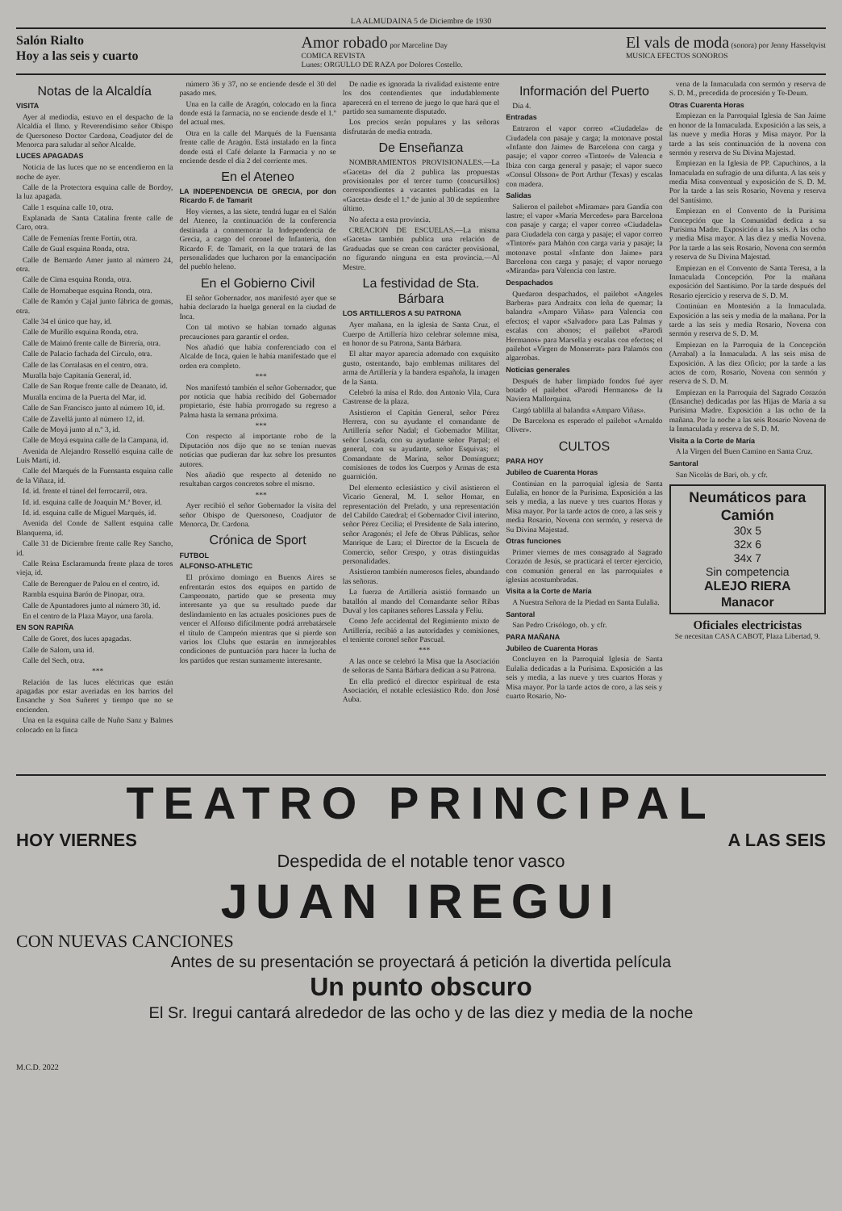LA ALMUDAINA 5 de Diciembre de 1930
Salón Rialto
Hoy a las seis y cuarto
Amor robado por Marceline Day
COMICA REVISTA
Lunes: ORGULLO DE RAZA por Dolores Costello.
El vals de moda (sonora) por Jenny Hasselqvist
MUSICA EFECTOS SONOROS
Notas de la Alcaldía
VISITA
Ayer al mediodía, estuvo en el despacho de la Alcaldía el Ilmo. y Reverendísimo señor Obispo de Quersoneso Doctor Cardona, Coadjutor del de Menorca para saludar al señor Alcalde.
LUCES APAGADAS
Noticia de las luces que no se encendieron en la noche de ayer.
Calle de la Protectora esquina calle de Bordoy, la luz apagada.
Calle 1 esquina calle 10, otra.
Explanada de Santa Catalina frente calle de Caro, otra.
Calle de Femenías frente Fortín, otra.
Calle de Gual esquina Ronda, otra.
Calle de Bernardo Amer junto al número 24, otra.
Calle de Cima esquina Ronda, otra.
Calle de Hornabeque esquina Ronda, otra.
Calle de Ramón y Cajal junto fábrica de gomas, otra.
Calle 34 el único que hay, id.
Calle de Murillo esquina Ronda, otra.
Calle de Maimó frente calle de Birrería, otra.
Calle de Palacio fachada del Círculo, otra.
Calle de las Corralasas en el centro, otra.
Muralla bajo Capitanía General, id.
Calle de San Roque frente calle de Deanato, id.
Muralla encima de la Puerta del Mar, id.
Calle de San Francisco junto al número 10, id.
Calle de Zavellá junto al número 12, id.
Calle de Moyá junto al n.º 3, id.
Calle de Moyá esquina calle de la Campana, id.
Avenida de Alejandro Rosselló esquina calle de Luis Martí, id.
Calle del Marqués de la Fuensanta esquina calle de la Viñaza, id.
Id. id. frente el túnel del ferrocarril, otra.
Id. id. esquina calle de Joaquín M.ª Bover, id.
Id. id. esquina calle de Miguel Marqués, id.
Avenida del Conde de Sallent esquina calle Blanquerna, id.
Calle 31 de Diciembre frente calle Rey Sancho, id.
Calle Reina Esclaramunda frente plaza de toros vieja, id.
Calle de Berenguer de Palou en el centro, id.
Rambla esquina Barón de Pinopar, otra.
Calle de Apuntadores junto al número 30, id.
En el centro de la Plaza Mayor, una farola.
EN SON RAPIÑA
Calle de Goret, dos luces apagadas.
Calle de Salom, una id.
Calle del Sech, otra.
***
Relación de las luces eléctricas que están apagadas por estar averiadas en los barrios del Ensanche y Son Suñeret y tiempo que no se encienden.
Una en la esquina calle de Nuño Sanz y Balmes colocado en la finca
número 36 y 37, no se enciende desde el 30 del pasado mes.
Una en la calle de Aragón, colocado en la finca donde está la farmacia, no se enciende desde el 1.º del actual mes.
Otra en la calle del Marqués de la Fuensanta frente calle de Aragón. Está instalado en la finca donde está el Café delante la Farmacia y no se enciende desde el día 2 del corriente mes.
En el Ateneo
LA INDEPENDENCIA DE GRECIA, por don Ricardo F. de Tamarit
Hoy viernes, a las siete, tendrá lugar en el Salón del Ateneo, la continuación de la conferencia destinada a conmemorar la Independencia de Grecia, a cargo del coronel de Infantería, don Ricardo F. de Tamarit, en la que tratará de las personalidades que lucharon por la emancipación del pueblo heleno.
En el Gobierno Civil
El señor Gobernador, nos manifestó ayer que se había declarado la huelga general en la ciudad de Inca.
Con tal motivo se habían tomado algunas precauciones para garantir el orden.
Nos añadió que había conferenciado con el Alcalde de Inca, quien le había manifestado que el orden era completo.
***
Nos manifestó también el señor Gobernador, que por noticia que había recibido del Gobernador propietario, éste había prorrogado su regreso a Palma hasta la semana próxima.
***
Con respecto al importante robo de la Diputación nos dijo que no se tenían nuevas noticias que pudieran dar luz sobre los presuntos autores.
Nos añadió que respecto al detenido no resultaban cargos concretos sobre el mismo.
***
Ayer recibió el señor Gobernador la visita del señor Obispo de Quersoneso, Coadjutor de Menorca, Dr. Cardona.
Crónica de Sport
FUTBOL
ALFONSO-ATHLETIC
El próximo domingo en Buenos Aires se enfrentarán estos dos equipos en partido de Campeonato, partido que se presenta muy interesante ya que su resultado puede dar deslindamiento en las actuales posiciones pues de vencer el Alfonso difícilmente podrá arrebatársele el título de Campeón mientras que si pierde son varios los Clubs que estarán en inmejorables condiciones de puntuación para hacer la lucha de los partidos que restan sumamente interesante.
De nadie es ignorada la rivalidad existente entre los dos contendientes que indudablemente aparecerá en el terreno de juego lo que hará que el partido sea sumamente disputado.
Los precios serán populares y las señoras disfrutarán de media entrada.
De Enseñanza
NOMBRAMIENTOS PROVISIONALES.—La «Gaceta» del día 2 publica las propuestas provisionales por el tercer turno (concursillos) correspondientes a vacantes publicadas en la «Gaceta» desde el 1.º de junio al 30 de septiembre último.
No afecta a esta provincia.
CREACION DE ESCUELAS.—La misma «Gaceta» también publica una relación de Graduadas que se crean con carácter provisional, no figurando ninguna en esta provincia.—Al Mestre.
La festividad de Sta. Bárbara
LOS ARTILLEROS A SU PATRONA
Ayer mañana, en la iglesia de Santa Cruz, el Cuerpo de Artillería hizo celebrar solemne misa, en honor de su Patrona, Santa Bárbara.
El altar mayor aparecía adornado con exquisito gusto, ostentando, bajo emblemas militares del arma de Artillería y la bandera española, la imagen de la Santa.
Celebró la misa el Rdo. don Antonio Vila, Cura Castrense de la plaza.
Asistieron el Capitán General, señor Pérez Herrera, con su ayudante el comandante de Artillería señor Nadal; el Gobernador Militar, señor Losada, con su ayudante señor Parpal; el general, con su ayudante, señor Esquivas; el Comandante de Marina, señor Domínguez; comisiones de todos los Cuerpos y Armas de esta guarnición.
Del elemento eclesiástico y civil asistieron el Vicario General, M. I. señor Homar, en representación del Prelado, y una representación del Cabildo Catedral; el Gobernador Civil interino, señor Pérez Cecilia; el Presidente de Sala interino, señor Aragonés; el Jefe de Obras Públicas, señor Manrique de Lara; el Director de la Escuela de Comercio, señor Crespo, y otras distinguidas personalidades.
Asistieron también numerosos fieles, abundando las señoras.
La fuerza de Artillería asistió formando un batallón al mando del Comandante señor Ribas Duval y los capitanes señores Lassala y Feliu.
Como Jefe accidental del Regimiento mixto de Artillería, recibió a las autoridades y comisiones, el teniente coronel señor Pascual.
***
A las once se celebró la Misa que la Asociación de señoras de Santa Bárbara dedican a su Patrona.
En ella predicó el director espiritual de esta Asociación, el notable eclesiástico Rdo. don José Auba.
Información del Puerto
Día 4.
Entradas
Entraron el vapor correo «Ciudadela» de Ciudadela con pasaje y carga; la motonave postal «Infante don Jaime» de Barcelona con carga y pasaje; el vapor correo «Tintoré» de Valencia e Ibiza con carga general y pasaje; el vapor sueco «Consul Olsson» de Port Arthur (Texas) y escalas con madera.
Salidas
Salieron el pailebot «Miramar» para Gandía con lastre; el vapor «María Mercedes» para Barcelona con pasaje y carga; el vapor correo «Ciudadela» para Ciudadela con carga y pasaje; el vapor correo «Tintoré» para Mahón con carga varia y pasaje; la motonave postal «Infante don Jaime» para Barcelona con carga y pasaje; el vapor noruego «Miranda» para Valencia con lastre.
Despachados
Quedaron despachados, el pailebot «Angeles Barbera» para Andraitx con leña de quemar; la balandra «Amparo Viñas» para Valencia con efectos; el vapor «Salvador» para Las Palmas y escalas con abonos; el pailebot «Parodi Hermanos» para Marsella y escalas con efectos; el pailebot «Virgen de Monserrat» para Palamós con algarrobas.
Noticias generales
Después de haber limpiado fondos fué ayer botado el pailebot «Parodi Hermanos» de la Naviera Mallorquina.
Cargó tablilla al balandra «Amparo Viñas».
De Barcelona es esperado el pailebot «Arnaldo Oliver».
CULTOS
PARA HOY
Jubileo de Cuarenta Horas
Continúan en la parroquial iglesia de Santa Eulalia, en honor de la Purísima. Exposición a las seis y media, a las nueve y tres cuartos Horas y Misa mayor. Por la tarde actos de coro, a las seis y media Rosario, Novena con sermón, y reserva de Su Divina Majestad.
Otras funciones
Primer viernes de mes consagrado al Sagrado Corazón de Jesús, se practicará el tercer ejercicio, con comunión general en las parroquiales e iglesias acostumbradas.
Visita a la Corte de María
A Nuestra Señora de la Piedad en Santa Eulalia.
Santoral
San Pedro Crisólogo, ob. y cfr.
PARA MAÑANA
Jubileo de Cuarenta Horas
Concluyen en la Parroquial Iglesia de Santa Eulalia dedicadas a la Purísima. Exposición a las seis y media, a las nueve y tres cuartos Horas y Misa mayor. Por la tarde actos de coro, a las seis y cuarto Rosario, No-
vena de la Inmaculada con sermón y reserva de S. D. M., precedida de procesión y Te-Deum.
Otras Cuarenta Horas
Empiezan en la Parroquial Iglesia de San Jaime en honor de la Inmaculada. Exposición a las seis, a las nueve y media Horas y Misa mayor. Por la tarde a las seis continuación de la novena con sermón y reserva de Su Divina Majestad.
Empiezan en la Iglesia de PP. Capuchinos, a la Inmaculada en sufragio de una difunta. A las seis y media Misa conventual y exposición de S. D. M. Por la tarde a las seis Rosario, Novena y reserva del Santísimo.
Empiezan en el Convento de la Purísima Concepción que la Comunidad dedica a su Purísima Madre. Exposición a las seis. A las ocho y media Misa mayor. A las diez y media Novena. Por la tarde a las seis Rosario, Novena con sermón y reserva de Su Divina Majestad.
Empiezan en el Convento de Santa Teresa, a la Inmaculada Concepción. Por la mañana exposición del Santísimo. Por la tarde después del Rosario ejercicio y reserva de S. D. M.
Continúan en Montesión a la Inmaculada. Exposición a las seis y media de la mañana. Por la tarde a las seis y media Rosario, Novena con sermón y reserva de S. D. M.
Empiezan en la Parroquia de la Concepción (Arrabal) a la Inmaculada. A las seis misa de Exposición. A las diez Oficio; por la tarde a las actos de coro, Rosario, Novena con sermón y reserva de S. D. M.
Empiezan en la Parroquia del Sagrado Corazón (Ensanche) dedicadas por las Hijas de María a su Purísima Madre. Exposición a las ocho de la mañana. Por la noche a las seis Rosario Novena de la Inmaculada y reserva de S. D. M.
Visita a la Corte de María
A la Virgen del Buen Camino en Santa Cruz.
Santoral
San Nicolás de Bari, ob. y cfr.
Neumáticos para Camión
30x 5
32x 6
34x 7
Sin competencia
ALEJO RIERA
Manacor
Oficiales electricistas
Se necesitan CASA CABOT, Plaza Libertad, 9.
TEATRO PRINCIPAL
HOY VIERNES A LAS SEIS
Despedida de el notable tenor vasco
JUAN IREGUI
CON NUEVAS CANCIONES
Antes de su presentación se proyectará á petición la divertida película
Un punto obscuro
El Sr. Iregui cantará alrededor de las ocho y de las diez y media de la noche
M.C.D. 2022